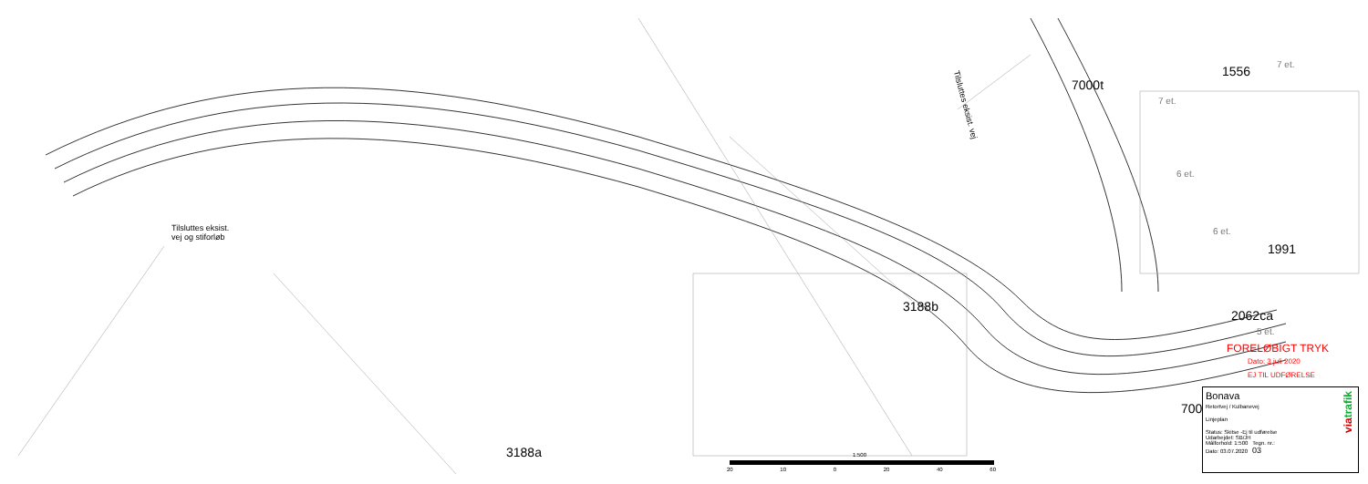Tilsluttes eksist.
vej og stiforløb
Tilsluttes eksist. vej
7000t
1556 7 et.
7 et.
6 et.
6 et.
1991
3188b
2062ca
5 et.
FORELØBIGT TRYK
Dato: 3 juli 2020
EJ TIL UDFØRELSE
700
3188a 1:500
20 10 0 20 40 60
Bonava
Retortvej / Kulbanevej
Linjeplan
Status: Skitse -Ej til udførelse
Udarbejdet: SB/JH
Målforhold: 1:500 Tegn. nr.:
Dato: 03.07.2020 03
viatrafik